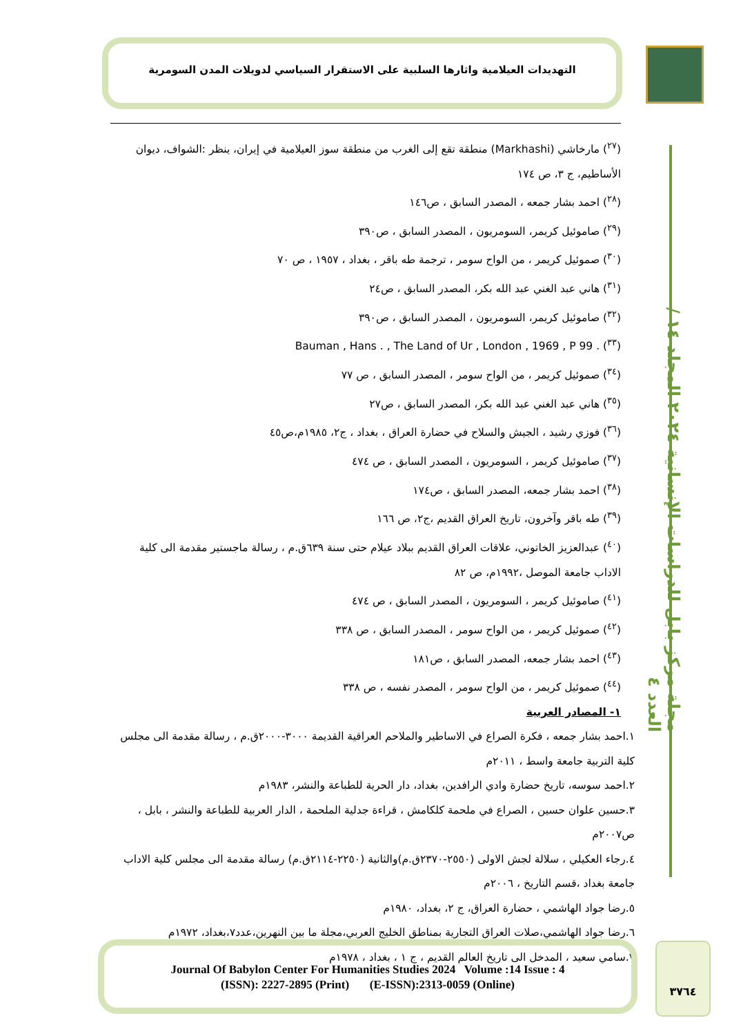التهديدات العيلامية واثارها السلبية على الاستقرار السياسي لدويلات المدن السومرية
مجلة مركز بابل للدراسات الإنسانية ٢٠٢٤ المجلد ١٤ / العدد ٤
(<sup>٢٧</sup>) مارخاشي (Markhashi) منطقة تقع إلى الغرب من منطقة سوز العيلامية في إيران، ينظر :الشواف، ديوان الأساطيم، ج ٣، ص ١٧٤
(<sup>٢٨</sup>) احمد بشار جمعه ، المصدر السابق ، ص١٤٦
(<sup>٢٩</sup>) صاموئيل كريمر، السومريون ، المصدر السابق ، ص٣٩٠
(<sup>٣٠</sup>) صموئيل كريمر ، من الواح سومر ، ترجمة طه باقر ، بغداد ، ١٩٥٧ ، ص ٧٠
(<sup>٣١</sup>) هاني عبد الغني عبد الله بكر، المصدر السابق ، ص٢٤
(<sup>٣٢</sup>) صاموئيل كريمر، السومريون ، المصدر السابق ، ص٣٩٠
(<sup>٣٣</sup>) Bauman , Hans . , The Land of Ur , London , 1969 , P 99 .
(<sup>٣٤</sup>) صموئيل كريمر ، من الواح سومر ، المصدر السابق ، ص ٧٧
(<sup>٣٥</sup>) هاني عبد الغني عبد الله بكر، المصدر السابق ، ص٢٧
(<sup>٣٦</sup>) فوزي رشيد ، الجيش والسلاح في حضارة العراق ، بغداد ، ج٢، ١٩٨٥م،ص٤٥
(<sup>٣٧</sup>) صاموئيل كريمر ، السومريون ، المصدر السابق ، ص ٤٧٤
(<sup>٣٨</sup>) احمد بشار جمعه، المصدر السابق ، ص١٧٤
(<sup>٣٩</sup>) طه باقر وآخرون، تاريخ العراق القديم ،ج٢، ص ١٦٦
(<sup>٤٠</sup>) عبدالعزيز الخاتوني، علاقات العراق القديم ببلاد عيلام حتى سنة ٦٣٩ق.م ، رسالة ماجستير مقدمة الى كلية الاداب جامعة الموصل ،١٩٩٢م، ص ٨٢
(<sup>٤١</sup>) صاموئيل كريمر ، السومريون ، المصدر السابق ، ص ٤٧٤
(<sup>٤٢</sup>) صموئيل كريمر ، من الواح سومر ، المصدر السابق ، ص ٣٣٨
(<sup>٤٣</sup>) احمد بشار جمعه، المصدر السابق ، ص١٨١
(<sup>٤٤</sup>) صموئيل كريمر ، من الواح سومر ، المصدر نفسه ، ص ٣٣٨
١- المصادر العربية
١.احمد بشار جمعه ، فكرة الصراع في الاساطير والملاحم العراقية القديمة ٣٠٠٠-٢٠٠٠ق.م ، رسالة مقدمة الى مجلس كلية التربية جامعة واسط ، ٢٠١١م
٢.احمد سوسه، تاريخ حضارة وادي الرافدين، بغداد، دار الحرية للطباعة والنشر، ١٩٨٣م
٣.حسين علوان حسين ، الصراع في ملحمة كلكامش ، قراءة جدلية الملحمة ، الدار العربية للطباعة والنشر ، بابل ، ص٢٠٠٧م
٤.رجاء العكيلي ، سلالة لجش الاولى (٢٥٥٠-٢٣٧٠ق.م)والثانية (٢٢٥٠-٢١١٤ق.م) رسالة مقدمة الى مجلس كلية الاداب جامعة بغداد ،قسم التاريخ ، ٢٠٠٦م
٥.رضا جواد الهاشمي ، حضارة العراق، ج ٢، بغداد، ١٩٨٠م
٦.رضا جواد الهاشمي،صلات العراق التجارية بمناطق الخليج العربي،مجلة ما بين النهرين،عدد٧،بغداد، ١٩٧٢م
٧.سامي سعيد ، المدخل الى تاريخ العالم القديم ، ج ١ ، بغداد ، ١٩٧٨م
Journal Of Babylon Center For Humanities Studies 2024 Volume :14 Issue : 4
(ISSN): 2227-2895 (Print) (E-ISSN):2313-0059 (Online)
٣٧٦٤